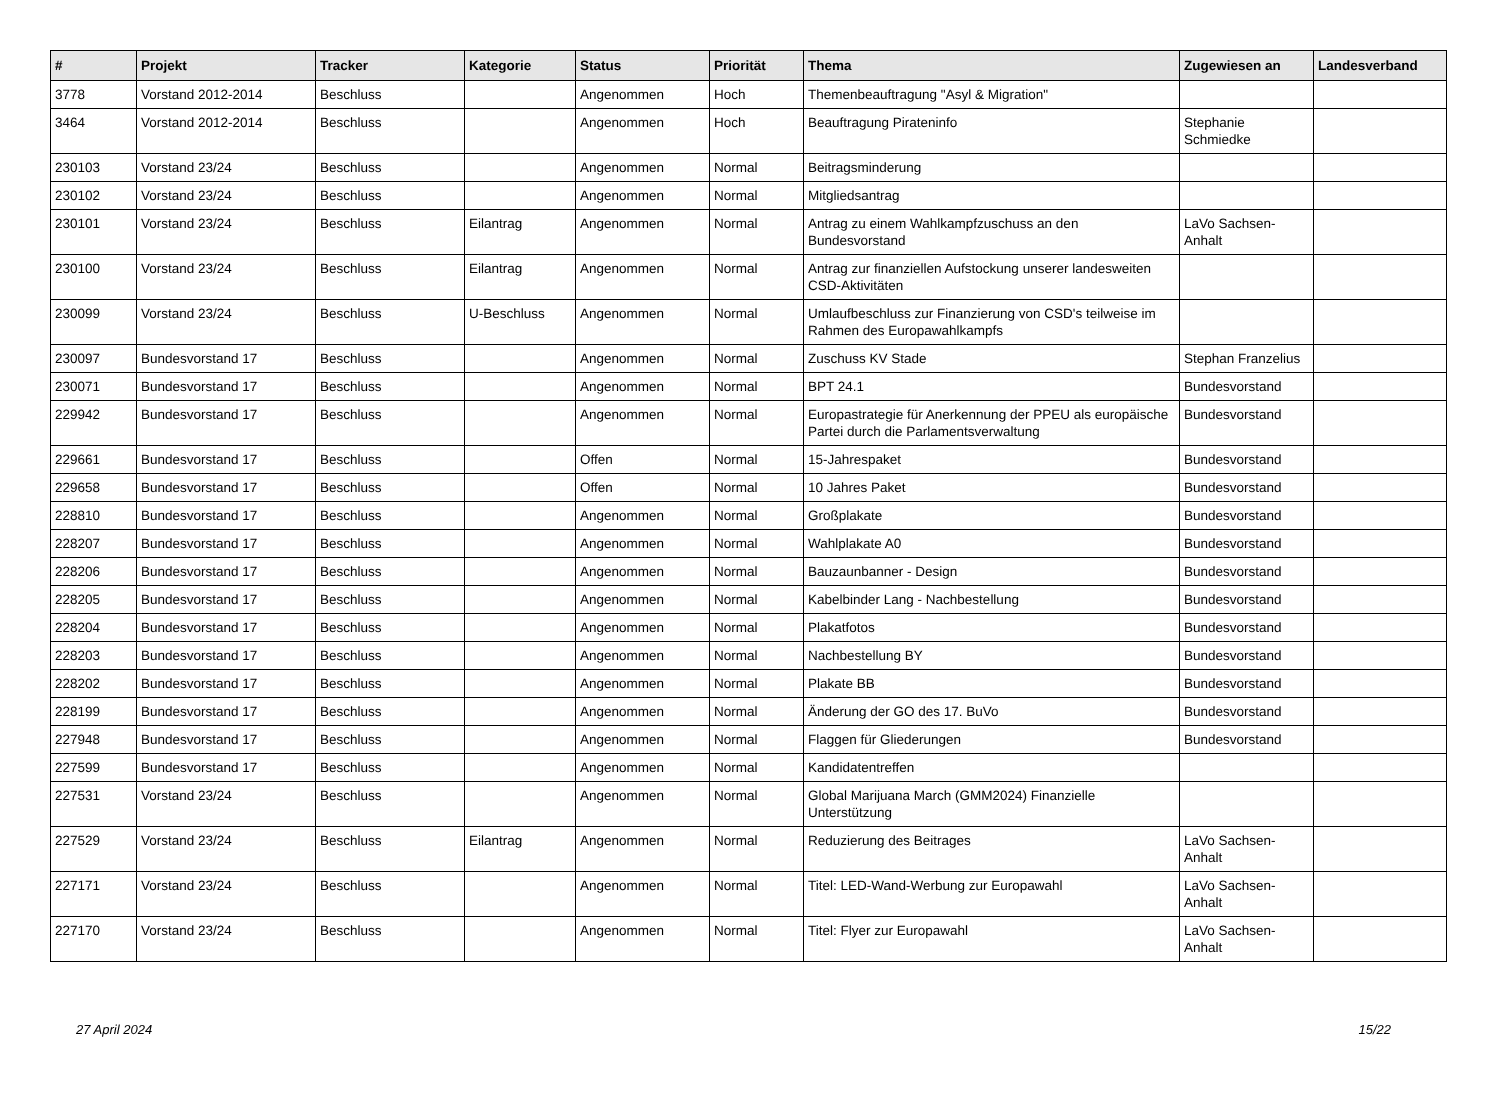| # | Projekt | Tracker | Kategorie | Status | Priorität | Thema | Zugewiesen an | Landesverband |
| --- | --- | --- | --- | --- | --- | --- | --- | --- |
| 3778 | Vorstand 2012-2014 | Beschluss | | Angenommen | Hoch | Themenbeauftragung "Asyl & Migration" | | |
| 3464 | Vorstand 2012-2014 | Beschluss | | Angenommen | Hoch | Beauftragung Pirateninfo | Stephanie Schmiedke | |
| 230103 | Vorstand 23/24 | Beschluss | | Angenommen | Normal | Beitragsminderung | | |
| 230102 | Vorstand 23/24 | Beschluss | | Angenommen | Normal | Mitgliedsantrag | | |
| 230101 | Vorstand 23/24 | Beschluss | Eilantrag | Angenommen | Normal | Antrag zu einem Wahlkampfzuschuss an den Bundesvorstand | LaVo Sachsen-Anhalt | |
| 230100 | Vorstand 23/24 | Beschluss | Eilantrag | Angenommen | Normal | Antrag zur finanziellen Aufstockung unserer landesweiten CSD-Aktivitäten | | |
| 230099 | Vorstand 23/24 | Beschluss | U-Beschluss | Angenommen | Normal | Umlaufbeschluss zur Finanzierung von CSD's teilweise im Rahmen des Europawahlkampfs | | |
| 230097 | Bundesvorstand 17 | Beschluss | | Angenommen | Normal | Zuschuss KV Stade | Stephan Franzelius | |
| 230071 | Bundesvorstand 17 | Beschluss | | Angenommen | Normal | BPT 24.1 | Bundesvorstand | |
| 229942 | Bundesvorstand 17 | Beschluss | | Angenommen | Normal | Europastrategie für Anerkennung der PPEU als europäische Partei durch die Parlamentsverwaltung | Bundesvorstand | |
| 229661 | Bundesvorstand 17 | Beschluss | | Offen | Normal | 15-Jahrespaket | Bundesvorstand | |
| 229658 | Bundesvorstand 17 | Beschluss | | Offen | Normal | 10 Jahres Paket | Bundesvorstand | |
| 228810 | Bundesvorstand 17 | Beschluss | | Angenommen | Normal | Großplakate | Bundesvorstand | |
| 228207 | Bundesvorstand 17 | Beschluss | | Angenommen | Normal | Wahlplakate A0 | Bundesvorstand | |
| 228206 | Bundesvorstand 17 | Beschluss | | Angenommen | Normal | Bauzaunbanner - Design | Bundesvorstand | |
| 228205 | Bundesvorstand 17 | Beschluss | | Angenommen | Normal | Kabelbinder Lang - Nachbestellung | Bundesvorstand | |
| 228204 | Bundesvorstand 17 | Beschluss | | Angenommen | Normal | Plakatfotos | Bundesvorstand | |
| 228203 | Bundesvorstand 17 | Beschluss | | Angenommen | Normal | Nachbestellung BY | Bundesvorstand | |
| 228202 | Bundesvorstand 17 | Beschluss | | Angenommen | Normal | Plakate BB | Bundesvorstand | |
| 228199 | Bundesvorstand 17 | Beschluss | | Angenommen | Normal | Änderung der GO des 17. BuVo | Bundesvorstand | |
| 227948 | Bundesvorstand 17 | Beschluss | | Angenommen | Normal | Flaggen für Gliederungen | Bundesvorstand | |
| 227599 | Bundesvorstand 17 | Beschluss | | Angenommen | Normal | Kandidatentreffen | | |
| 227531 | Vorstand 23/24 | Beschluss | | Angenommen | Normal | Global Marijuana March (GMM2024) Finanzielle Unterstützung | | |
| 227529 | Vorstand 23/24 | Beschluss | Eilantrag | Angenommen | Normal | Reduzierung des Beitrages | LaVo Sachsen-Anhalt | |
| 227171 | Vorstand 23/24 | Beschluss | | Angenommen | Normal | Titel: LED-Wand-Werbung zur Europawahl | LaVo Sachsen-Anhalt | |
| 227170 | Vorstand 23/24 | Beschluss | | Angenommen | Normal | Titel: Flyer zur Europawahl | LaVo Sachsen-Anhalt | |
27 April 2024 15/22